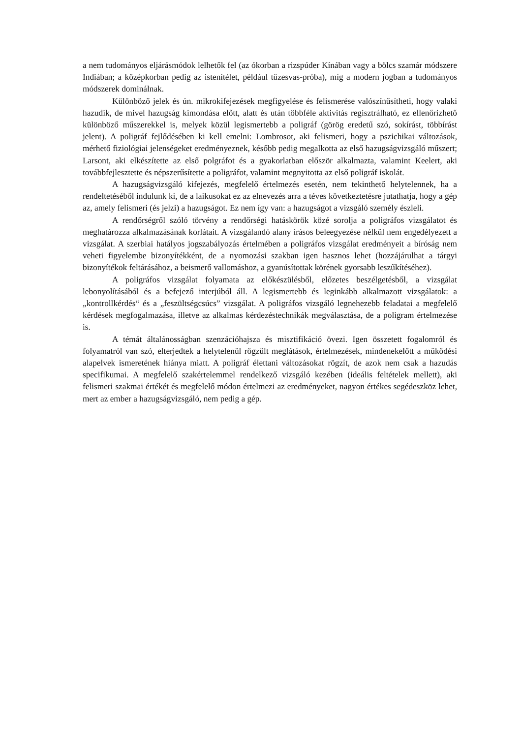a nem tudományos eljárásmódok lelhetők fel (az ókorban a rizspúder Kínában vagy a bölcs szamár módszere Indiában; a középkorban pedig az istenítélet, például tüzesvas-próba), míg a modern jogban a tudományos módszerek dominálnak.
Különböző jelek és ún. mikrokifejezések megfigyelése és felismerése valószínűsítheti, hogy valaki hazudik, de mivel hazugság kimondása előtt, alatt és után többféle aktivitás regisztrálható, ez ellenőrizhető különböző műszerekkel is, melyek közül legismertebb a poligráf (görög eredetű szó, sokírást, többírást jelent). A poligráf fejlődésében ki kell emelni: Lombrosot, aki felismeri, hogy a pszichikai változások, mérhető fiziológiai jelenségeket eredményeznek, később pedig megalkotta az első hazugságvizsgáló műszert; Larsont, aki elkészítette az első polgráfot és a gyakorlatban először alkalmazta, valamint Keelert, aki továbbfejlesztette és népszerűsítette a poligráfot, valamint megnyitotta az első poligráf iskolát.
A hazugságvizsgáló kifejezés, megfelelő értelmezés esetén, nem tekinthető helytelennek, ha a rendeltetéséből indulunk ki, de a laikusokat ez az elnevezés arra a téves következtetésre jutathatja, hogy a gép az, amely felismeri (és jelzi) a hazugságot. Ez nem így van: a hazugságot a vizsgáló személy észleli.
A rendőrségről szóló törvény a rendőrségi hatáskörök közé sorolja a poligráfos vizsgálatot és meghatározza alkalmazásának korlátait. A vizsgálandó alany írásos beleegyezése nélkül nem engedélyezett a vizsgálat. A szerbiai hatályos jogszabályozás értelmében a poligráfos vizsgálat eredményeit a bíróság nem veheti figyelembe bizonyítékként, de a nyomozási szakban igen hasznos lehet (hozzájárulhat a tárgyi bizonyítékok feltárásához, a beismerő vallomáshoz, a gyanúsítottak körének gyorsabb leszűkítéséhez).
A poligráfos vizsgálat folyamata az előkészülésből, előzetes beszélgetésből, a vizsgálat lebonyolításából és a befejező interjúból áll. A legismertebb és leginkább alkalmazott vizsgálatok: a „kontrollkérdés“ és a „feszültségcsúcs” vizsgálat. A poligráfos vizsgáló legnehezebb feladatai a megfelelő kérdések megfogalmazása, illetve az alkalmas kérdezéstechnikák megválasztása, de a poligram értelmezése is.
A témát általánosságban szenzációhajsza és misztifikáció övezi. Igen összetett fogalomról és folyamatról van szó, elterjedtek a helytelenül rögzült meglátások, értelmezések, mindenekelőtt a működési alapelvek ismeretének hiánya miatt. A poligráf élettani változásokat rögzít, de azok nem csak a hazudás specifikumai. A megfelelő szakértelemmel rendelkező vizsgáló kezében (ideális feltételek mellett), aki felismeri szakmai értékét és megfelelő módon értelmezi az eredményeket, nagyon értékes segédeszköz lehet, mert az ember a hazugságvizsgáló, nem pedig a gép.